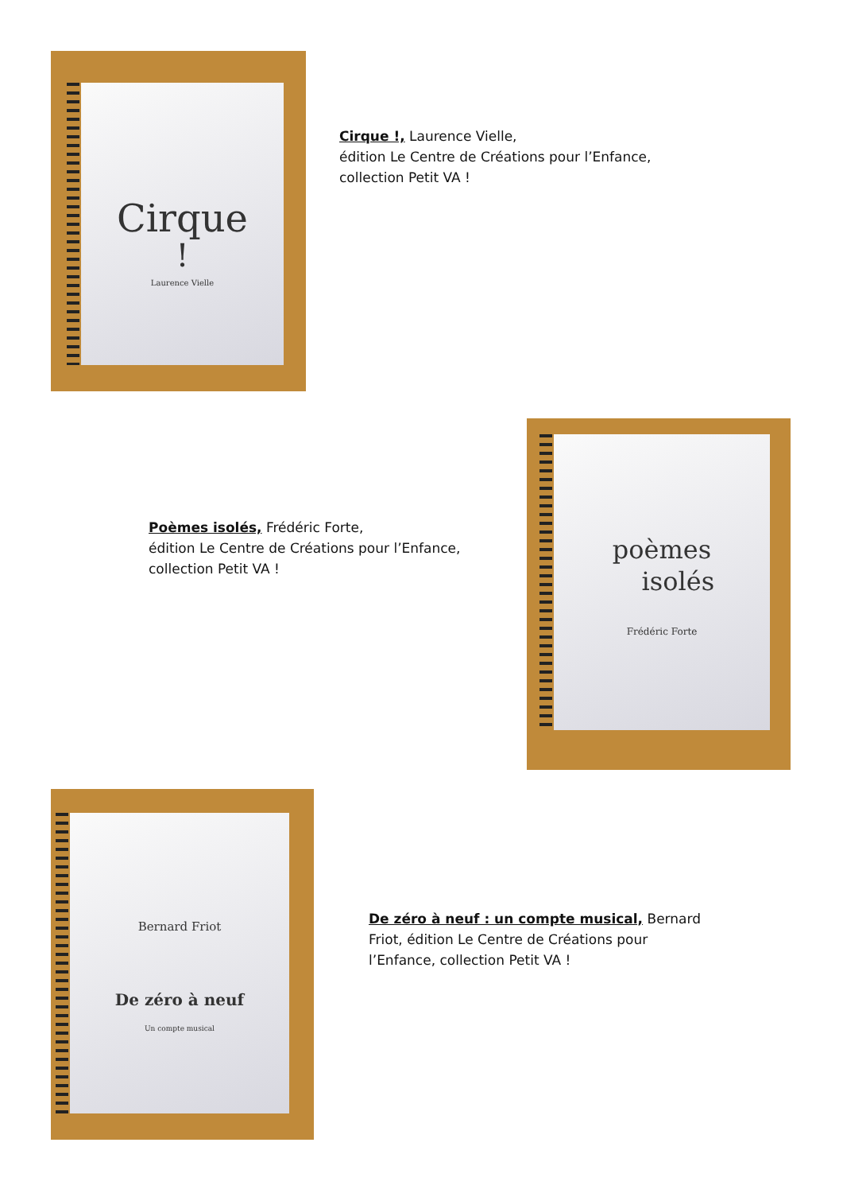Cirque
!
Laurence Vielle
Cirque !, Laurence Vielle,
édition Le Centre de Créations pour l’Enfance,
collection Petit VA !
Poèmes isolés, Frédéric Forte,
édition Le Centre de Créations pour l’Enfance,
collection Petit VA !
poèmes
isolés
Frédéric Forte
Bernard Friot
De zéro à neuf
Un compte musical
De zéro à neuf : un compte musical, Bernard Friot, édition Le Centre de Créations pour l’Enfance, collection Petit VA !